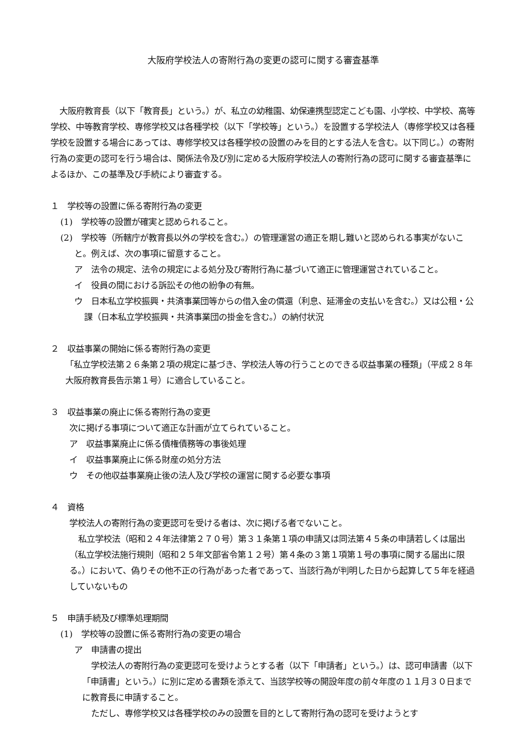大阪府学校法人の寄附行為の変更の認可に関する審査基準
大阪府教育長（以下「教育長」という。）が、私立の幼稚園、幼保連携型認定こども園、小学校、中学校、高等学校、中等教育学校、専修学校又は各種学校（以下「学校等」という。）を設置する学校法人（専修学校又は各種学校を設置する場合にあっては、専修学校又は各種学校の設置のみを目的とする法人を含む。以下同じ。）の寄附行為の変更の認可を行う場合は、関係法令及び別に定める大阪府学校法人の寄附行為の認可に関する審査基準によるほか、この基準及び手続により審査する。
１　学校等の設置に係る寄附行為の変更
(1)　学校等の設置が確実と認められること。
(2)　学校等（所轄庁が教育長以外の学校を含む。）の管理運営の適正を期し難いと認められる事実がないこと。例えば、次の事項に留意すること。
ア　法令の規定、法令の規定による処分及び寄附行為に基づいて適正に管理運営されていること。
イ　役員の間における訴訟その他の紛争の有無。
ウ　日本私立学校振興・共済事業団等からの借入金の償還（利息、延滞金の支払いを含む。）又は公租・公課（日本私立学校振興・共済事業団の掛金を含む。）の納付状況
２　収益事業の開始に係る寄附行為の変更
「私立学校法第２６条第２項の規定に基づき、学校法人等の行うことのできる収益事業の種類」（平成２８年大阪府教育長告示第１号）に適合していること。
３　収益事業の廃止に係る寄附行為の変更
次に掲げる事項について適正な計画が立てられていること。
ア　収益事業廃止に係る債権債務等の事後処理
イ　収益事業廃止に係る財産の処分方法
ウ　その他収益事業廃止後の法人及び学校の運営に関する必要な事項
４　資格
学校法人の寄附行為の変更認可を受ける者は、次に掲げる者でないこと。
私立学校法（昭和２４年法律第２７０号）第３１条第１項の申請又は同法第４５条の申請若しくは届出（私立学校法施行規則（昭和２５年文部省令第１２号）第４条の３第１項第１号の事項に関する届出に限る。）において、偽りその他不正の行為があった者であって、当該行為が判明した日から起算して５年を経過していないもの
５　申請手続及び標準処理期間
(1)　学校等の設置に係る寄附行為の変更の場合
ア　申請書の提出
学校法人の寄附行為の変更認可を受けようとする者（以下「申請者」という。）は、認可申請書（以下「申請書」という。）に別に定める書類を添えて、当該学校等の開設年度の前々年度の１１月３０日までに教育長に申請すること。
ただし、専修学校又は各種学校のみの設置を目的として寄附行為の認可を受けようとす